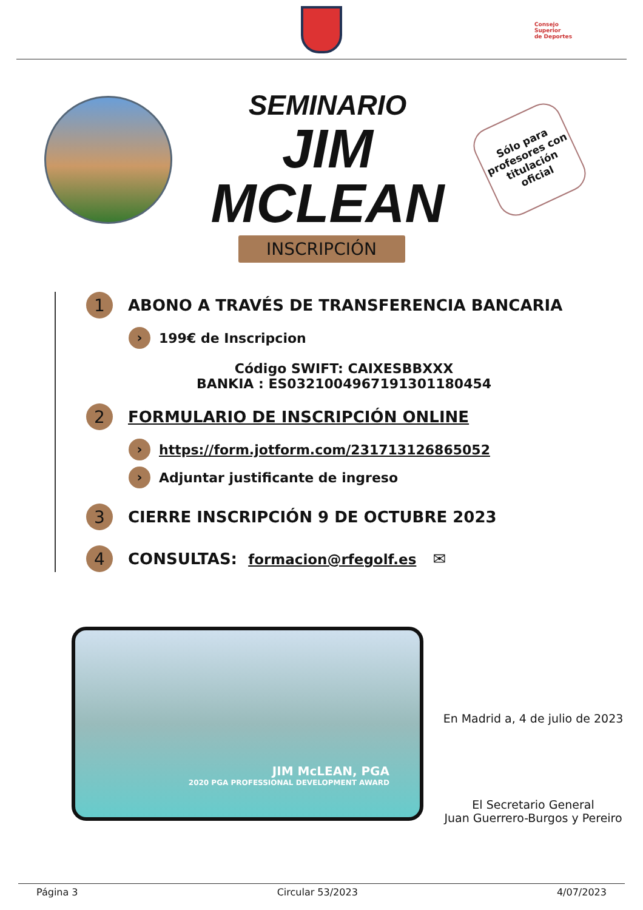Consejo
Superior
de Deportes
SEMINARIO
JIM MCLEAN
Sólo para profesores con titulación oficial
INSCRIPCIÓN
1
ABONO A TRAVÉS DE TRANSFERENCIA BANCARIA
›
199€ de Inscripcion
Código SWIFT: CAIXESBBXXX
BANKIA : ES0321004967191301180454
2
FORMULARIO DE INSCRIPCIÓN ONLINE
›
https://form.jotform.com/231713126865052
›
Adjuntar justificante de ingreso
3
CIERRE INSCRIPCIÓN 9 DE OCTUBRE 2023
4
CONSULTAS: formacion@rfegolf.es ✉
JIM McLEAN, PGA
2020 PGA PROFESSIONAL DEVELOPMENT AWARD
En Madrid a, 4 de julio de 2023
El Secretario General
Juan Guerrero-Burgos y Pereiro
Página 3 Circular 53/2023 4/07/2023